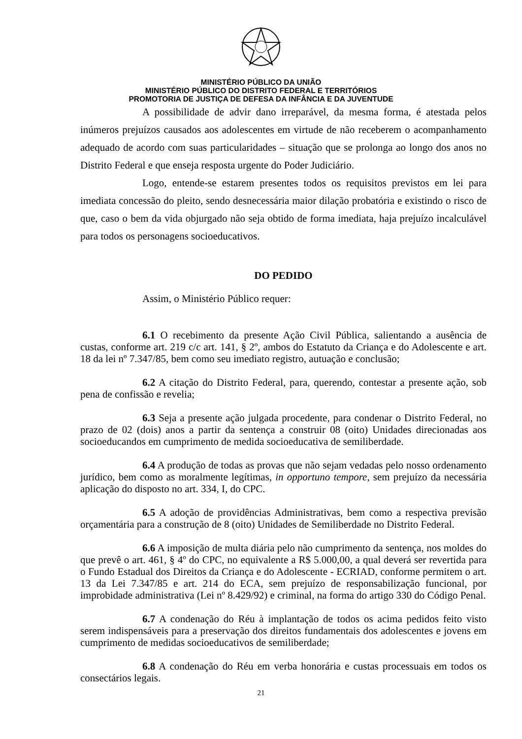MINISTÉRIO PÚBLICO DA UNIÃO
MINISTÉRIO PÚBLICO DO DISTRITO FEDERAL E TERRITÓRIOS
PROMOTORIA DE JUSTIÇA DE DEFESA DA INFÂNCIA E DA JUVENTUDE
A possibilidade de advir dano irreparável, da mesma forma, é atestada pelos inúmeros prejuízos causados aos adolescentes em virtude de não receberem o acompanhamento adequado de acordo com suas particularidades – situação que se prolonga ao longo dos anos no Distrito Federal e que enseja resposta urgente do Poder Judiciário.
Logo, entende-se estarem presentes todos os requisitos previstos em lei para imediata concessão do pleito, sendo desnecessária maior dilação probatória e existindo o risco de que, caso o bem da vida objurgado não seja obtido de forma imediata, haja prejuízo incalculável para todos os personagens socioeducativos.
DO PEDIDO
Assim, o Ministério Público requer:
6.1 O recebimento da presente Ação Civil Pública, salientando a ausência de custas, conforme art. 219 c/c art. 141, § 2º, ambos do Estatuto da Criança e do Adolescente e art. 18 da lei nº 7.347/85, bem como seu imediato registro, autuação e conclusão;
6.2 A citação do Distrito Federal, para, querendo, contestar a presente ação, sob pena de confissão e revelia;
6.3 Seja a presente ação julgada procedente, para condenar o Distrito Federal, no prazo de 02 (dois) anos a partir da sentença a construir 08 (oito) Unidades direcionadas aos socioeducandos em cumprimento de medida socioeducativa de semiliberdade.
6.4 A produção de todas as provas que não sejam vedadas pelo nosso ordenamento jurídico, bem como as moralmente legítimas, in opportuno tempore, sem prejuízo da necessária aplicação do disposto no art. 334, I, do CPC.
6.5 A adoção de providências Administrativas, bem como a respectiva previsão orçamentária para a construção de 8 (oito) Unidades de Semiliberdade no Distrito Federal.
6.6 A imposição de multa diária pelo não cumprimento da sentença, nos moldes do que prevê o art. 461, § 4º do CPC, no equivalente a R$ 5.000,00, a qual deverá ser revertida para o Fundo Estadual dos Direitos da Criança e do Adolescente - ECRIAD, conforme permitem o art. 13 da Lei 7.347/85 e art. 214 do ECA, sem prejuízo de responsabilização funcional, por improbidade administrativa (Lei nº 8.429/92) e criminal, na forma do artigo 330 do Código Penal.
6.7 A condenação do Réu à implantação de todos os acima pedidos feito visto serem indispensáveis para a preservação dos direitos fundamentais dos adolescentes e jovens em cumprimento de medidas socioeducativos de semiliberdade;
6.8 A condenação do Réu em verba honorária e custas processuais em todos os consectários legais.
21